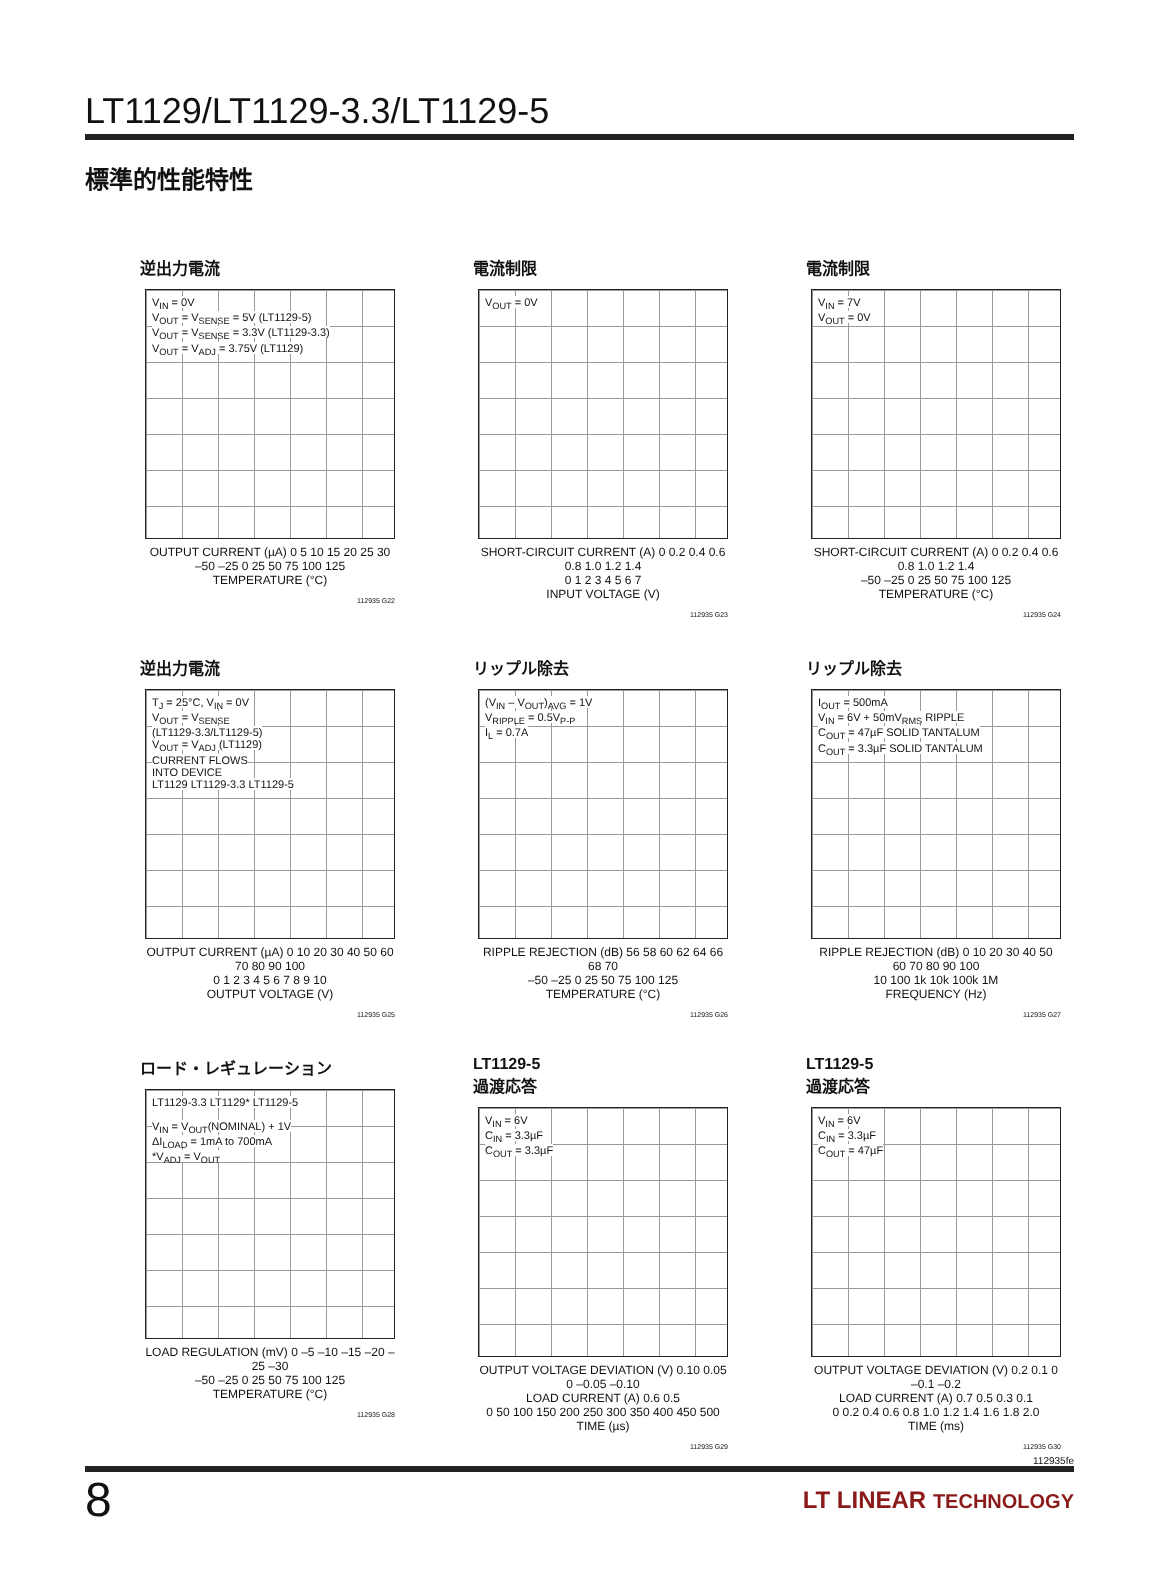LT1129/LT1129-3.3/LT1129-5
標準的性能特性
逆出力電流
V<sub>IN</sub> = 0V
V<sub>OUT</sub> = V<sub>SENSE</sub> = 5V (LT1129-5)
V<sub>OUT</sub> = V<sub>SENSE</sub> = 3.3V (LT1129-3.3)
V<sub>OUT</sub> = V<sub>ADJ</sub> = 3.75V (LT1129)
OUTPUT CURRENT (µA) 0 5 10 15 20 25 30
–50 –25 0 25 50 75 100 125
TEMPERATURE (°C)
112935 G22
電流制限
V<sub>OUT</sub> = 0V
SHORT-CIRCUIT CURRENT (A) 0 0.2 0.4 0.6 0.8 1.0 1.2 1.4
0 1 2 3 4 5 6 7
INPUT VOLTAGE (V)
112935 G23
電流制限
V<sub>IN</sub> = 7V
V<sub>OUT</sub> = 0V
SHORT-CIRCUIT CURRENT (A) 0 0.2 0.4 0.6 0.8 1.0 1.2 1.4
–50 –25 0 25 50 75 100 125
TEMPERATURE (°C)
112935 G24
逆出力電流
T<sub>J</sub> = 25°C, V<sub>IN</sub> = 0V
V<sub>OUT</sub> = V<sub>SENSE</sub>
(LT1129-3.3/LT1129-5)
V<sub>OUT</sub> = V<sub>ADJ</sub> (LT1129)
CURRENT FLOWS
INTO DEVICE
LT1129 LT1129-3.3 LT1129-5
OUTPUT CURRENT (µA) 0 10 20 30 40 50 60 70 80 90 100
0 1 2 3 4 5 6 7 8 9 10
OUTPUT VOLTAGE (V)
112935 G25
リップル除去
(V<sub>IN</sub> – V<sub>OUT</sub>)<sub>AVG</sub> = 1V
V<sub>RIPPLE</sub> = 0.5V<sub>P-P</sub>
I<sub>L</sub> = 0.7A
RIPPLE REJECTION (dB) 56 58 60 62 64 66 68 70
–50 –25 0 25 50 75 100 125
TEMPERATURE (°C)
112935 G26
リップル除去
I<sub>OUT</sub> = 500mA
V<sub>IN</sub> = 6V + 50mV<sub>RMS</sub> RIPPLE
C<sub>OUT</sub> = 47µF SOLID TANTALUM
C<sub>OUT</sub> = 3.3µF SOLID TANTALUM
RIPPLE REJECTION (dB) 0 10 20 30 40 50 60 70 80 90 100
10 100 1k 10k 100k 1M
FREQUENCY (Hz)
112935 G27
ロード・レギュレーション
LT1129-3.3 LT1129* LT1129-5
V<sub>IN</sub> = V<sub>OUT</sub>(NOMINAL) + 1V
ΔI<sub>LOAD</sub> = 1mA to 700mA
*V<sub>ADJ</sub> = V<sub>OUT</sub>
LOAD REGULATION (mV) 0 –5 –10 –15 –20 –25 –30
–50 –25 0 25 50 75 100 125
TEMPERATURE (°C)
112935 G28
LT1129-5
過渡応答
V<sub>IN</sub> = 6V
C<sub>IN</sub> = 3.3µF
C<sub>OUT</sub> = 3.3µF
OUTPUT VOLTAGE DEVIATION (V) 0.10 0.05 0 –0.05 –0.10
LOAD CURRENT (A) 0.6 0.5
0 50 100 150 200 250 300 350 400 450 500
TIME (µs)
112935 G29
LT1129-5
過渡応答
V<sub>IN</sub> = 6V
C<sub>IN</sub> = 3.3µF
C<sub>OUT</sub> = 47µF
OUTPUT VOLTAGE DEVIATION (V) 0.2 0.1 0 –0.1 –0.2
LOAD CURRENT (A) 0.7 0.5 0.3 0.1
0 0.2 0.4 0.6 0.8 1.0 1.2 1.4 1.6 1.8 2.0
TIME (ms)
112935 G30
112935fe
8 LT LINEAR TECHNOLOGY